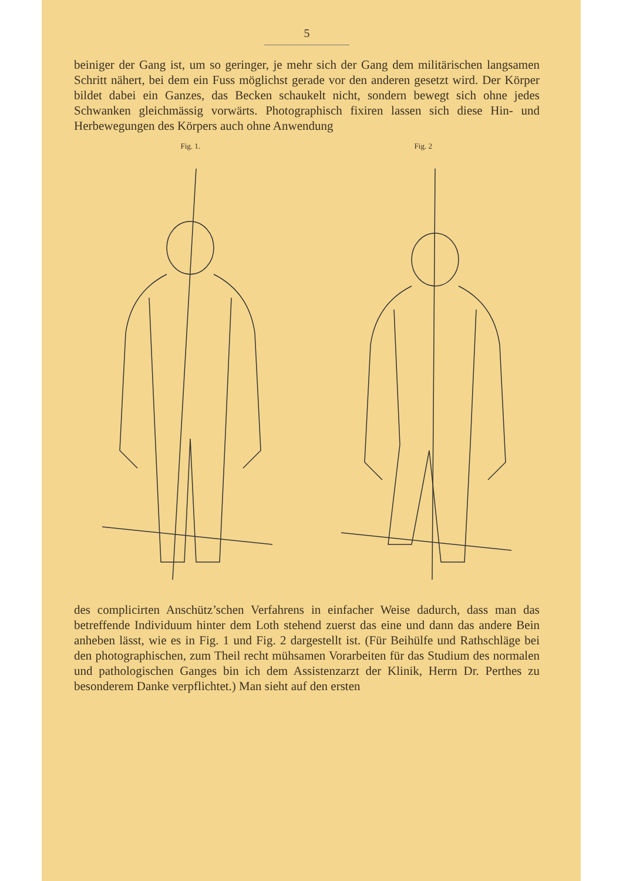5
beiniger der Gang ist, um so geringer, je mehr sich der Gang dem militärischen langsamen Schritt nähert, bei dem ein Fuss möglichst gerade vor den anderen gesetzt wird. Der Körper bildet dabei ein Ganzes, das Becken schaukelt nicht, sondern bewegt sich ohne jedes Schwanken gleichmässig vorwärts. Photographisch fixiren lassen sich diese Hin- und Herbewegungen des Körpers auch ohne Anwendung
Fig. 1. Fig. 2
des complicirten Anschütz’schen Verfahrens in einfacher Weise dadurch, dass man das betreffende Individuum hinter dem Loth stehend zuerst das eine und dann das andere Bein anheben lässt, wie es in Fig. 1 und Fig. 2 dargestellt ist. (Für Beihülfe und Rathschläge bei den photographischen, zum Theil recht mühsamen Vorarbeiten für das Studium des normalen und pathologischen Ganges bin ich dem Assistenzarzt der Klinik, Herrn Dr. Perthes zu besonderem Danke verpflichtet.) Man sieht auf den ersten